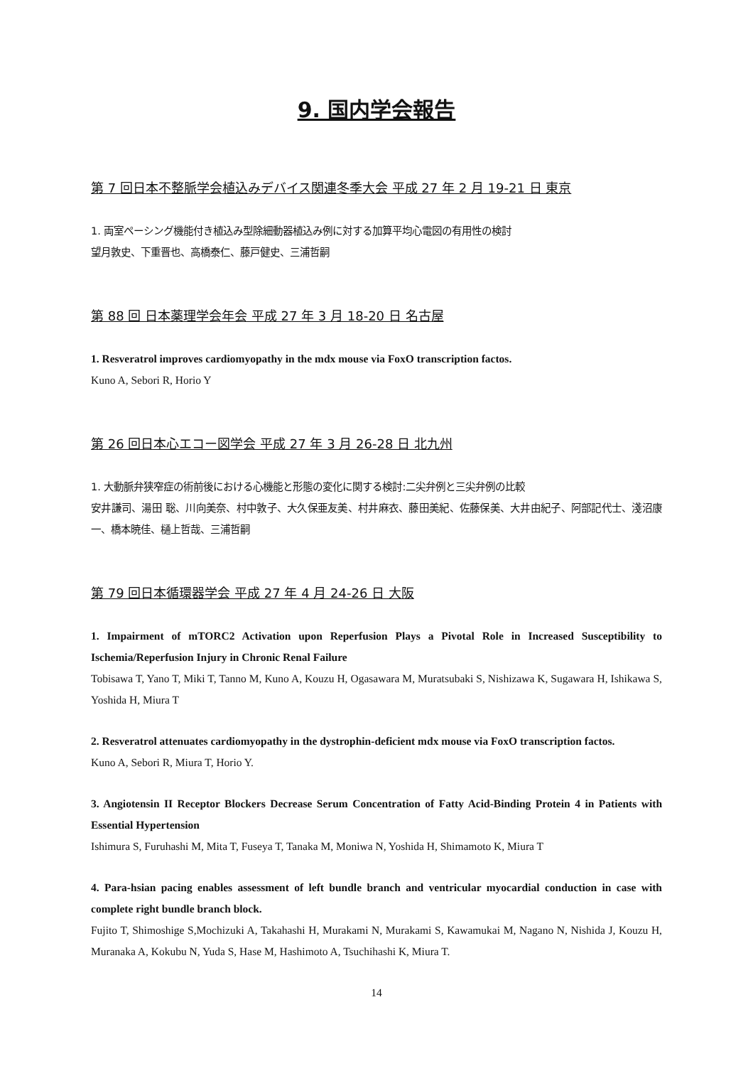9. 国内学会報告
第 7 回日本不整脈学会植込みデバイス関連冬季大会 平成 27 年 2 月 19-21 日 東京
1. 両室ペーシング機能付き植込み型除細動器植込み例に対する加算平均心電図の有用性の検討
望月敦史、下重晋也、高橋泰仁、藤戸健史、三浦哲嗣
第 88 回 日本薬理学会年会 平成 27 年 3 月 18-20 日 名古屋
1. Resveratrol improves cardiomyopathy in the mdx mouse via FoxO transcription factos.
Kuno A, Sebori R, Horio Y
第 26 回日本心エコー図学会 平成 27 年 3 月 26-28 日 北九州
1. 大動脈弁狭窄症の術前後における心機能と形態の変化に関する検討:二尖弁例と三尖弁例の比較
安井謙司、湯田 聡、川向美奈、村中敦子、大久保亜友美、村井麻衣、藤田美紀、佐藤保美、大井由紀子、阿部記代士、淺沼康一、橋本暁佳、樋上哲哉、三浦哲嗣
第 79 回日本循環器学会 平成 27 年 4 月 24-26 日 大阪
1. Impairment of mTORC2 Activation upon Reperfusion Plays a Pivotal Role in Increased Susceptibility to Ischemia/Reperfusion Injury in Chronic Renal Failure
Tobisawa T, Yano T, Miki T, Tanno M, Kuno A, Kouzu H, Ogasawara M, Muratsubaki S, Nishizawa K, Sugawara H, Ishikawa S, Yoshida H, Miura T
2. Resveratrol attenuates cardiomyopathy in the dystrophin-deficient mdx mouse via FoxO transcription factos.
Kuno A, Sebori R, Miura T, Horio Y.
3. Angiotensin II Receptor Blockers Decrease Serum Concentration of Fatty Acid-Binding Protein 4 in Patients with Essential Hypertension
Ishimura S, Furuhashi M, Mita T, Fuseya T, Tanaka M, Moniwa N, Yoshida H, Shimamoto K, Miura T
4. Para-hsian pacing enables assessment of left bundle branch and ventricular myocardial conduction in case with complete right bundle branch block.
Fujito T, Shimoshige S,Mochizuki A, Takahashi H, Murakami N, Murakami S, Kawamukai M, Nagano N, Nishida J, Kouzu H, Muranaka A, Kokubu N, Yuda S, Hase M, Hashimoto A, Tsuchihashi K, Miura T.
14